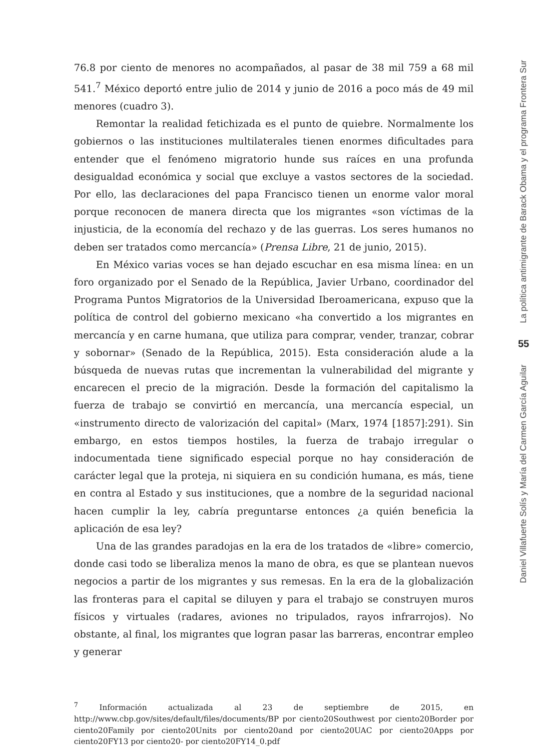76.8 por ciento de menores no acompañados, al pasar de 38 mil 759 a 68 mil 541.<sup>7</sup> México deportó entre julio de 2014 y junio de 2016 a poco más de 49 mil menores (cuadro 3).
Remontar la realidad fetichizada es el punto de quiebre. Normalmente los gobiernos o las instituciones multilaterales tienen enormes dificultades para entender que el fenómeno migratorio hunde sus raíces en una profunda desigualdad económica y social que excluye a vastos sectores de la sociedad. Por ello, las declaraciones del papa Francisco tienen un enorme valor moral porque reconocen de manera directa que los migrantes «son víctimas de la injusticia, de la economía del rechazo y de las guerras. Los seres humanos no deben ser tratados como mercancía» (Prensa Libre, 21 de junio, 2015).
En México varias voces se han dejado escuchar en esa misma línea: en un foro organizado por el Senado de la República, Javier Urbano, coordinador del Programa Puntos Migratorios de la Universidad Iberoamericana, expuso que la política de control del gobierno mexicano «ha convertido a los migrantes en mercancía y en carne humana, que utiliza para comprar, vender, tranzar, cobrar y sobornar» (Senado de la República, 2015). Esta consideración alude a la búsqueda de nuevas rutas que incrementan la vulnerabilidad del migrante y encarecen el precio de la migración. Desde la formación del capitalismo la fuerza de trabajo se convirtió en mercancía, una mercancía especial, un «instrumento directo de valorización del capital» (Marx, 1974 [1857]:291). Sin embargo, en estos tiempos hostiles, la fuerza de trabajo irregular o indocumentada tiene significado especial porque no hay consideración de carácter legal que la proteja, ni siquiera en su condición humana, es más, tiene en contra al Estado y sus instituciones, que a nombre de la seguridad nacional hacen cumplir la ley, cabría preguntarse entonces ¿a quién beneficia la aplicación de esa ley?
Una de las grandes paradojas en la era de los tratados de «libre» comercio, donde casi todo se liberaliza menos la mano de obra, es que se plantean nuevos negocios a partir de los migrantes y sus remesas. En la era de la globalización las fronteras para el capital se diluyen y para el trabajo se construyen muros físicos y virtuales (radares, aviones no tripulados, rayos infrarrojos). No obstante, al final, los migrantes que logran pasar las barreras, encontrar empleo y generar
<sup>7</sup> Información actualizada al 23 de septiembre de 2015, en http://www.cbp.gov/sites/default/files/documents/BP por ciento20Southwest por ciento20Border por ciento20Family por ciento20Units por ciento20and por ciento20UAC por ciento20Apps por ciento20FY13 por ciento20- por ciento20FY14_0.pdf
La política antimigrante de Barack Obama y el programa Frontera Sur
55
Daniel Villafuerte Solís y María del Carmen García Aguilar